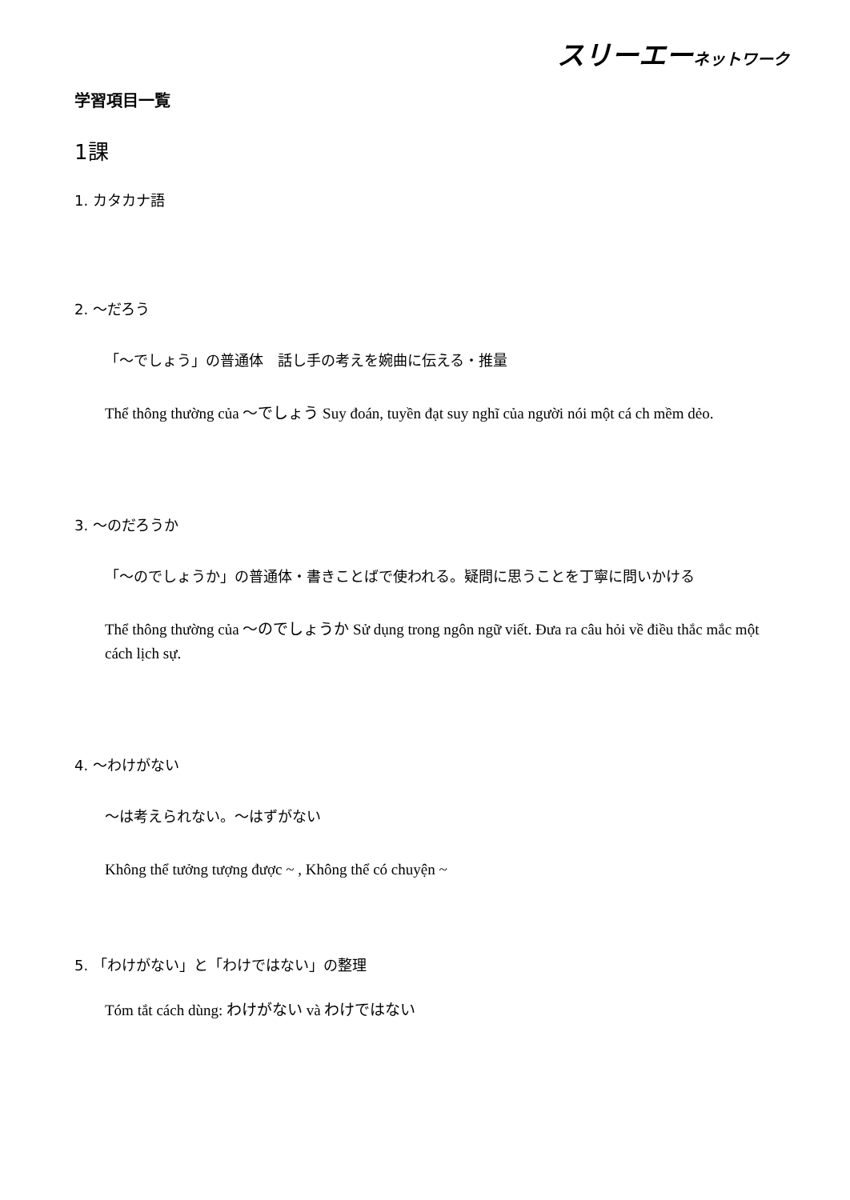スリーエーネットワーク
学習項目一覧
1課
1. カタカナ語
2. ～だろう
「～でしょう」の普通体　話し手の考えを婉曲に伝える・推量
Thể thông thường của ～でしょう Suy đoán, tuyền đạt suy nghĩ của người nói một cá ch mềm dẻo.
3. ～のだろうか
「～のでしょうか」の普通体・書きことばで使われる。疑問に思うことを丁寧に問いかける
Thể thông thường của ～のでしょうか Sử dụng trong ngôn ngữ viết. Đưa ra câu hỏi về điều thắc mắc một cách lịch sự.
4. ～わけがない
～は考えられない。～はずがない
Không thể tưởng tượng được ~ , Không thể có chuyện ~
5. 「わけがない」と「わけではない」の整理
Tóm tắt cách dùng: わけがない và わけではない